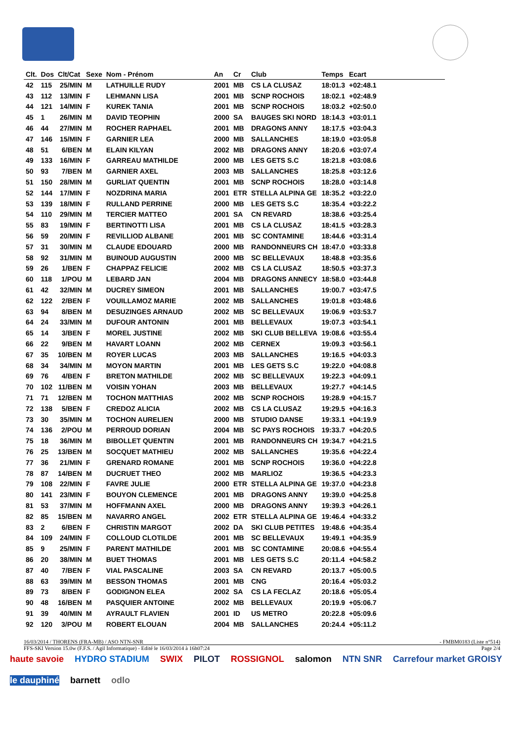| Clt. | Dos | Clt/Cat | Sexe | Nom - Prénom | An | Cr | Club | Temps | Ecart |
| --- | --- | --- | --- | --- | --- | --- | --- | --- | --- |
| 42 | 115 | 25/MIN | M | LATHUILLE RUDY | 2001 | MB | CS LA CLUSAZ | 18:01.3 | +02:48.1 |
| 43 | 112 | 13/MIN | F | LEHMANN LISA | 2001 | MB | SCNP ROCHOIS | 18:02.1 | +02:48.9 |
| 44 | 121 | 14/MIN | F | KUREK TANIA | 2001 | MB | SCNP ROCHOIS | 18:03.2 | +02:50.0 |
| 45 | 1 | 26/MIN | M | DAVID TEOPHIN | 2000 | SA | BAUGES SKI NORD | 18:14.3 | +03:01.1 |
| 46 | 44 | 27/MIN | M | ROCHER RAPHAEL | 2001 | MB | DRAGONS ANNY | 18:17.5 | +03:04.3 |
| 47 | 146 | 15/MIN | F | GARNIER LEA | 2000 | MB | SALLANCHES | 18:19.0 | +03:05.8 |
| 48 | 51 | 6/BEN | M | ELAIN KILYAN | 2002 | MB | DRAGONS ANNY | 18:20.6 | +03:07.4 |
| 49 | 133 | 16/MIN | F | GARREAU MATHILDE | 2000 | MB | LES GETS S.C | 18:21.8 | +03:08.6 |
| 50 | 93 | 7/BEN | M | GARNIER AXEL | 2003 | MB | SALLANCHES | 18:25.8 | +03:12.6 |
| 51 | 150 | 28/MIN | M | GURLIAT QUENTIN | 2001 | MB | SCNP ROCHOIS | 18:28.0 | +03:14.8 |
| 52 | 144 | 17/MIN | F | NOZDRINA MARIA | 2001 | ETR | STELLA ALPINA GE | 18:35.2 | +03:22.0 |
| 53 | 139 | 18/MIN | F | RULLAND PERRINE | 2000 | MB | LES GETS S.C | 18:35.4 | +03:22.2 |
| 54 | 110 | 29/MIN | M | TERCIER MATTEO | 2001 | SA | CN REVARD | 18:38.6 | +03:25.4 |
| 55 | 83 | 19/MIN | F | BERTINOTTI LISA | 2001 | MB | CS LA CLUSAZ | 18:41.5 | +03:28.3 |
| 56 | 59 | 20/MIN | F | REVILLIOD ALBANE | 2001 | MB | SC CONTAMINE | 18:44.6 | +03:31.4 |
| 57 | 31 | 30/MIN | M | CLAUDE EDOUARD | 2000 | MB | RANDONNEURS CH | 18:47.0 | +03:33.8 |
| 58 | 92 | 31/MIN | M | BUINOUD AUGUSTIN | 2000 | MB | SC BELLEVAUX | 18:48.8 | +03:35.6 |
| 59 | 26 | 1/BEN | F | CHAPPAZ FELICIE | 2002 | MB | CS LA CLUSAZ | 18:50.5 | +03:37.3 |
| 60 | 118 | 1/POU | M | LEBARD JAN | 2004 | MB | DRAGONS ANNECY | 18:58.0 | +03:44.8 |
| 61 | 42 | 32/MIN | M | DUCREY SIMEON | 2001 | MB | SALLANCHES | 19:00.7 | +03:47.5 |
| 62 | 122 | 2/BEN | F | VOUILLAMOZ MARIE | 2002 | MB | SALLANCHES | 19:01.8 | +03:48.6 |
| 63 | 94 | 8/BEN | M | DESUZINGES ARNAUD | 2002 | MB | SC BELLEVAUX | 19:06.9 | +03:53.7 |
| 64 | 24 | 33/MIN | M | DUFOUR ANTONIN | 2001 | MB | BELLEVAUX | 19:07.3 | +03:54.1 |
| 65 | 14 | 3/BEN | F | MOREL JUSTINE | 2002 | MB | SKI CLUB BELLEVA | 19:08.6 | +03:55.4 |
| 66 | 22 | 9/BEN | M | HAVART LOANN | 2002 | MB | CERNEX | 19:09.3 | +03:56.1 |
| 67 | 35 | 10/BEN | M | ROYER LUCAS | 2003 | MB | SALLANCHES | 19:16.5 | +04:03.3 |
| 68 | 34 | 34/MIN | M | MOYON MARTIN | 2001 | MB | LES GETS S.C | 19:22.0 | +04:08.8 |
| 69 | 76 | 4/BEN | F | BRETON MATHILDE | 2002 | MB | SC BELLEVAUX | 19:22.3 | +04:09.1 |
| 70 | 102 | 11/BEN | M | VOISIN YOHAN | 2003 | MB | BELLEVAUX | 19:27.7 | +04:14.5 |
| 71 | 71 | 12/BEN | M | TOCHON MATTHIAS | 2002 | MB | SCNP ROCHOIS | 19:28.9 | +04:15.7 |
| 72 | 138 | 5/BEN | F | CREDOZ ALICIA | 2002 | MB | CS LA CLUSAZ | 19:29.5 | +04:16.3 |
| 73 | 30 | 35/MIN | M | TOCHON AURELIEN | 2000 | MB | STUDIO DANSE | 19:33.1 | +04:19.9 |
| 74 | 136 | 2/POU | M | PERROUD DORIAN | 2004 | MB | SC PAYS ROCHOIS | 19:33.7 | +04:20.5 |
| 75 | 18 | 36/MIN | M | BIBOLLET QUENTIN | 2001 | MB | RANDONNEURS CH | 19:34.7 | +04:21.5 |
| 76 | 25 | 13/BEN | M | SOCQUET MATHIEU | 2002 | MB | SALLANCHES | 19:35.6 | +04:22.4 |
| 77 | 36 | 21/MIN | F | GRENARD ROMANE | 2001 | MB | SCNP ROCHOIS | 19:36.0 | +04:22.8 |
| 78 | 87 | 14/BEN | M | DUCRUET THEO | 2002 | MB | MARLIOZ | 19:36.5 | +04:23.3 |
| 79 | 108 | 22/MIN | F | FAVRE JULIE | 2000 | ETR | STELLA ALPINA GE | 19:37.0 | +04:23.8 |
| 80 | 141 | 23/MIN | F | BOUYON CLEMENCE | 2001 | MB | DRAGONS ANNY | 19:39.0 | +04:25.8 |
| 81 | 53 | 37/MIN | M | HOFFMANN AXEL | 2000 | MB | DRAGONS ANNY | 19:39.3 | +04:26.1 |
| 82 | 85 | 15/BEN | M | NAVARRO ANGEL | 2002 | ETR | STELLA ALPINA GE | 19:46.4 | +04:33.2 |
| 83 | 2 | 6/BEN | F | CHRISTIN MARGOT | 2002 | DA | SKI CLUB PETITES | 19:48.6 | +04:35.4 |
| 84 | 109 | 24/MIN | F | COLLOUD CLOTILDE | 2001 | MB | SC BELLEVAUX | 19:49.1 | +04:35.9 |
| 85 | 9 | 25/MIN | F | PARENT MATHILDE | 2001 | MB | SC CONTAMINE | 20:08.6 | +04:55.4 |
| 86 | 20 | 38/MIN | M | BUET THOMAS | 2001 | MB | LES GETS S.C | 20:11.4 | +04:58.2 |
| 87 | 40 | 7/BEN | F | VIAL PASCALINE | 2003 | SA | CN REVARD | 20:13.7 | +05:00.5 |
| 88 | 63 | 39/MIN | M | BESSON THOMAS | 2001 | MB | CNG | 20:16.4 | +05:03.2 |
| 89 | 73 | 8/BEN | F | GODIGNON ELEA | 2002 | SA | CS LA FECLAZ | 20:18.6 | +05:05.4 |
| 90 | 48 | 16/BEN | M | PASQUIER ANTOINE | 2002 | MB | BELLEVAUX | 20:19.9 | +05:06.7 |
| 91 | 39 | 40/MIN | M | AYRAULT FLAVIEN | 2001 | ID | US METRO | 20:22.8 | +05:09.6 |
| 92 | 120 | 3/POU | M | ROBERT ELOUAN | 2004 | MB | SALLANCHES | 20:24.4 | +05:11.2 |
16/03/2014 / THORENS (FRA-MB) / ASO NTN-SNR - FMBM0183 (Liste n°514)
FFS-SKI Version 15.0w (F.F.S. / Agil Informatique) - Edité le 16/03/2014 à 16h07:24 Page 2/4
haute savoie HYDRO STADIUM SWIX PILOT ROSSIGNOL salomon NTN SNR Carrefour market GROISY le dauphiné barnett odlo